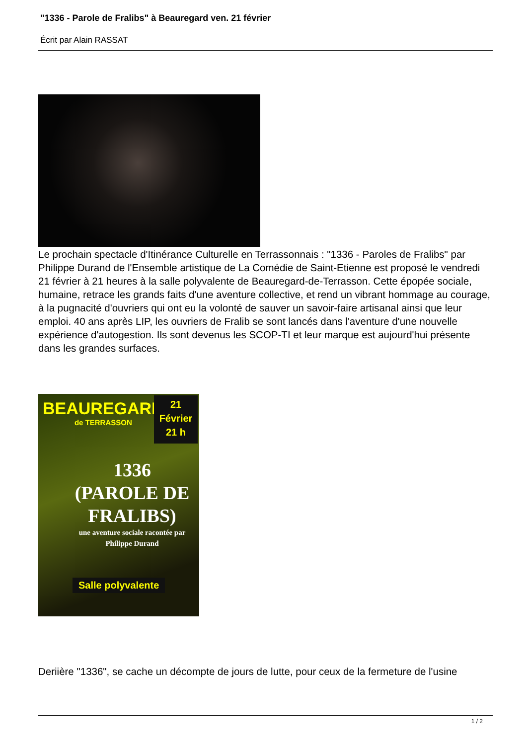"1336 - Parole de Fralibs" à Beauregard ven. 21 février
Écrit par Alain RASSAT
Le prochain spectacle d'Itinérance Culturelle en Terrassonnais : "1336 - Paroles de Fralibs" par Philippe Durand de l'Ensemble artistique de La Comédie de Saint-Etienne est proposé le vendredi 21 février à 21 heures à la salle polyvalente de Beauregard-de-Terrasson. Cette épopée sociale, humaine, retrace les grands faits d'une aventure collective, et rend un vibrant hommage au courage, à la pugnacité d'ouvriers qui ont eu la volonté de sauver un savoir-faire artisanal ainsi que leur emploi. 40 ans après LIP, les ouvriers de Fralib se sont lancés dans l'aventure d'une nouvelle expérience d'autogestion. Ils sont devenus les SCOP-TI et leur marque est aujourd'hui présente dans les grandes surfaces.
BEAUREGARD
de TERRASSON
21
Février
21 h
1336
(PAROLE DE FRALIBS)
une aventure sociale racontée par
Philippe Durand
Salle polyvalente
Deriière "1336", se cache un décompte de jours de lutte, pour ceux de la fermeture de l'usine
1 / 2